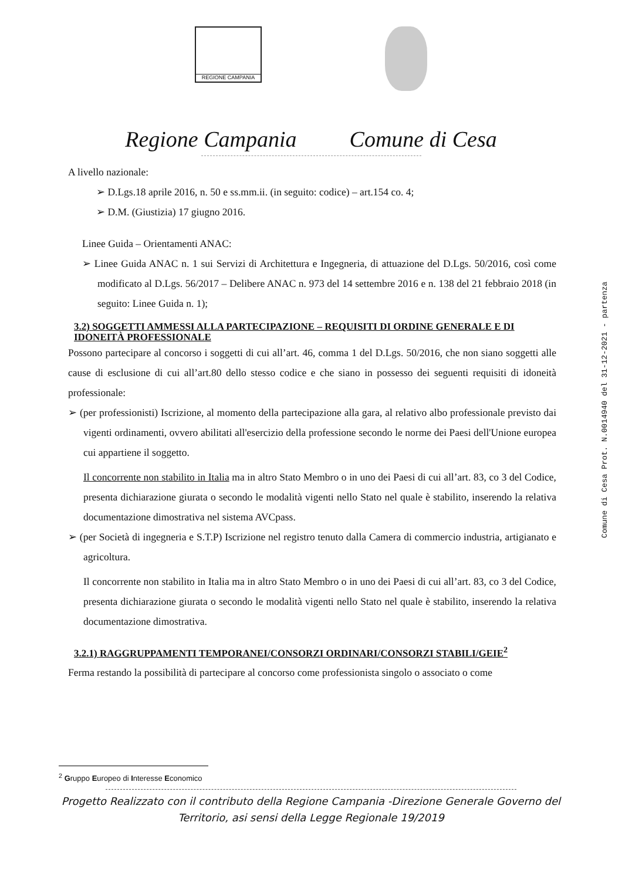REGIONE CAMPANIA
Regione Campania Comune di Cesa
A livello nazionale:
➢ D.Lgs.18 aprile 2016, n. 50 e ss.mm.ii. (in seguito: codice) – art.154 co. 4;
➢ D.M. (Giustizia) 17 giugno 2016.
Linee Guida – Orientamenti ANAC:
➢ Linee Guida ANAC n. 1 sui Servizi di Architettura e Ingegneria, di attuazione del D.Lgs. 50/2016, così come modificato al D.Lgs. 56/2017 – Delibere ANAC n. 973 del 14 settembre 2016 e n. 138 del 21 febbraio 2018 (in seguito: Linee Guida n. 1);
3.2) SOGGETTI AMMESSI ALLA PARTECIPAZIONE – REQUISITI DI ORDINE GENERALE E DI IDONEITÀ PROFESSIONALE
Possono partecipare al concorso i soggetti di cui all’art. 46, comma 1 del D.Lgs. 50/2016, che non siano soggetti alle cause di esclusione di cui all’art.80 dello stesso codice e che siano in possesso dei seguenti requisiti di idoneità professionale:
➢ (per professionisti) Iscrizione, al momento della partecipazione alla gara, al relativo albo professionale previsto dai vigenti ordinamenti, ovvero abilitati all'esercizio della professione secondo le norme dei Paesi dell'Unione europea cui appartiene il soggetto.
Il concorrente non stabilito in Italia ma in altro Stato Membro o in uno dei Paesi di cui all’art. 83, co 3 del Codice, presenta dichiarazione giurata o secondo le modalità vigenti nello Stato nel quale è stabilito, inserendo la relativa documentazione dimostrativa nel sistema AVCpass.
➢ (per Società di ingegneria e S.T.P) Iscrizione nel registro tenuto dalla Camera di commercio industria, artigianato e agricoltura.
Il concorrente non stabilito in Italia ma in altro Stato Membro o in uno dei Paesi di cui all’art. 83, co 3 del Codice, presenta dichiarazione giurata o secondo le modalità vigenti nello Stato nel quale è stabilito, inserendo la relativa documentazione dimostrativa.
3.2.1) RAGGRUPPAMENTI TEMPORANEI/CONSORZI ORDINARI/CONSORZI STABILI/GEIE<sup>2</sup>
Ferma restando la possibilità di partecipare al concorso come professionista singolo o associato o come
Comune di Cesa Prot. N.0014940 del 31-12-2021 - partenza
<sup>2</sup> Gruppo Europeo di Interesse Economico
Progetto Realizzato con il contributo della Regione Campania -Direzione Generale Governo del
Territorio, asi sensi della Legge Regionale 19/2019